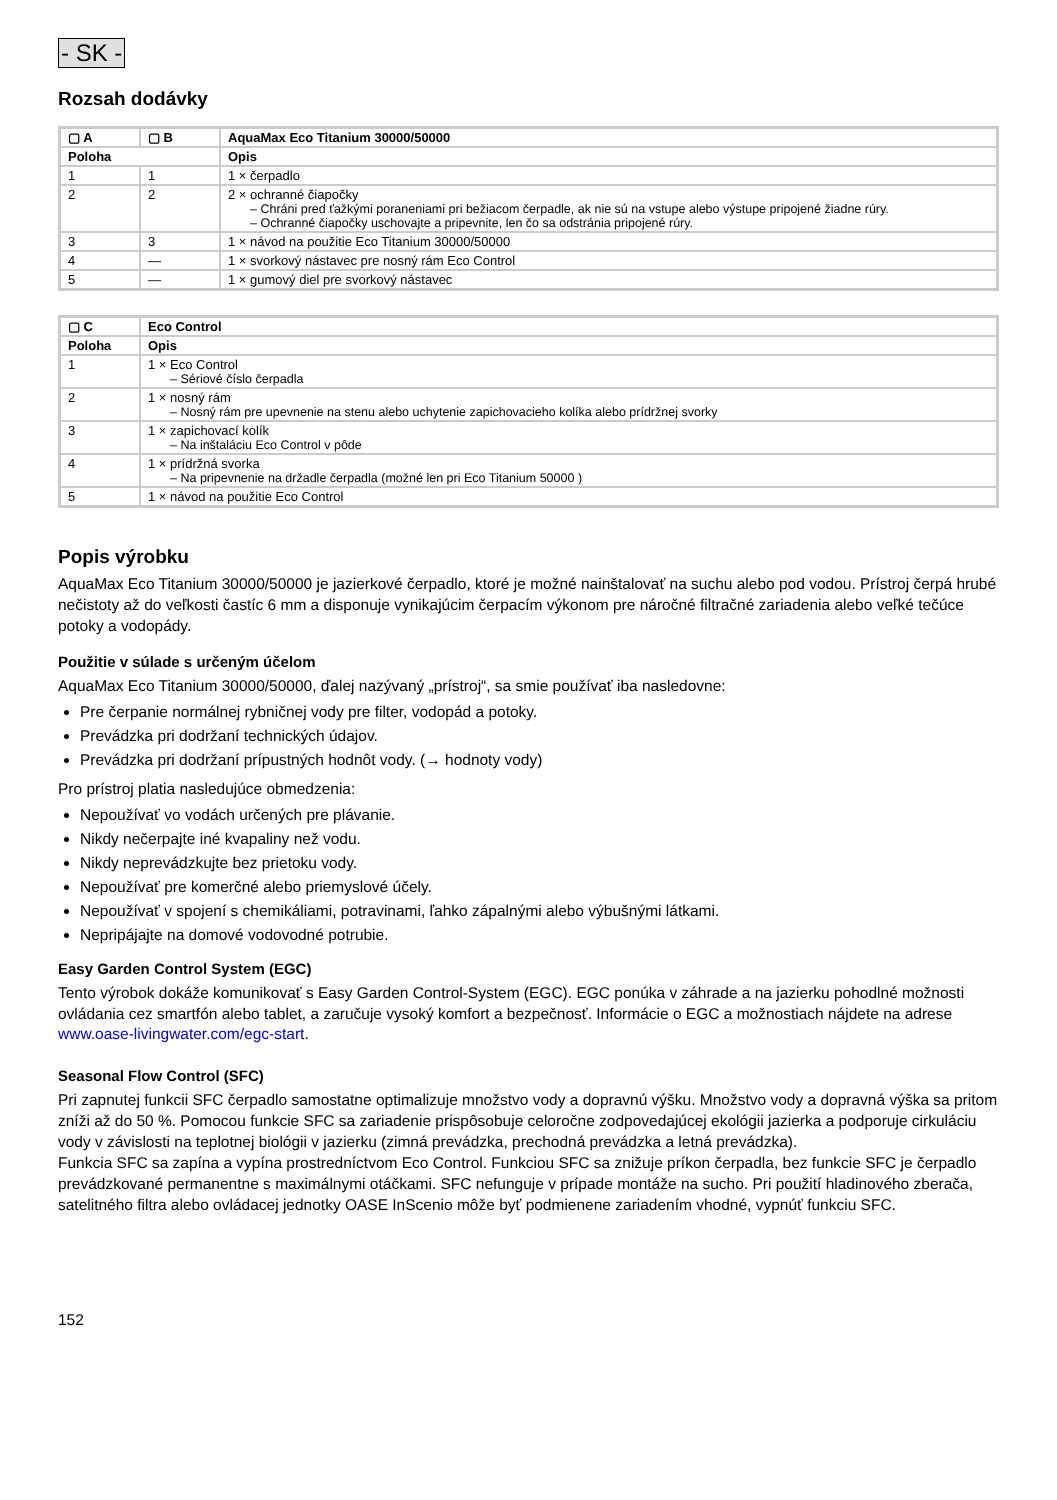- SK -
Rozsah dodávky
| ▢ A | ▢ B | AquaMax Eco Titanium 30000/50000 |
| --- | --- | --- |
| Poloha | | Opis |
| 1 | 1 | 1 × čerpadlo |
| 2 | 2 | 2 × ochranné čiapočky – Chráni pred ťažkými poraneniami pri bežiacom čerpadle, ak nie sú na vstupe alebo výstupe pripojené žiadne rúry. – Ochranné čiapočky uschovajte a pripevnite, len čo sa odstránia pripojené rúry. |
| 3 | 3 | 1 × návod na použitie Eco Titanium 30000/50000 |
| 4 | — | 1 × svorkový nástavec pre nosný rám Eco Control |
| 5 | — | 1 × gumový diel pre svorkový nástavec |
| ▢ C | Eco Control |
| --- | --- |
| Poloha | Opis |
| 1 | 1 × Eco Control – Sériové číslo čerpadla |
| 2 | 1 × nosný rám – Nosný rám pre upevnenie na stenu alebo uchytenie zapichovacieho kolíka alebo prídržnej svorky |
| 3 | 1 × zapichovací kolík – Na inštaláciu Eco Control v pôde |
| 4 | 1 × prídržná svorka – Na pripevnenie na držadle čerpadla (možné len pri Eco Titanium 50000 ) |
| 5 | 1 × návod na použitie Eco Control |
Popis výrobku
AquaMax Eco Titanium 30000/50000 je jazierkové čerpadlo, ktoré je možné nainštalovať na suchu alebo pod vodou. Prístroj čerpá hrubé nečistoty až do veľkosti častíc 6 mm a disponuje vynikajúcim čerpacím výkonom pre náročné filtračné zariadenia alebo veľké tečúce potoky a vodopády.
Použitie v súlade s určeným účelom
AquaMax Eco Titanium 30000/50000, ďalej nazývaný „prístroj“, sa smie používať iba nasledovne:
Pre čerpanie normálnej rybničnej vody pre filter, vodopád a potoky.
Prevádzka pri dodržaní technických údajov.
Prevádzka pri dodržaní prípustných hodnôt vody. (→ hodnoty vody)
Pro prístroj platia nasledujúce obmedzenia:
Nepoužívať vo vodách určených pre plávanie.
Nikdy nečerpajte iné kvapaliny než vodu.
Nikdy neprevádzkujte bez prietoku vody.
Nepoužívať pre komerčné alebo priemyslové účely.
Nepoužívať v spojení s chemikáliami, potravinami, ľahko zápalnými alebo výbušnými látkami.
Nepripájajte na domové vodovodné potrubie.
Easy Garden Control System (EGC)
Tento výrobok dokáže komunikovať s Easy Garden Control-System (EGC). EGC ponúka v záhrade a na jazierku pohodlné možnosti ovládania cez smartfón alebo tablet, a zaručuje vysoký komfort a bezpečnosť. Informácie o EGC a možnostiach nájdete na adrese www.oase-livingwater.com/egc-start.
Seasonal Flow Control (SFC)
Pri zapnutej funkcii SFC čerpadlo samostatne optimalizuje množstvo vody a dopravnú výšku. Množstvo vody a dopravná výška sa pritom zníži až do 50 %. Pomocou funkcie SFC sa zariadenie prispôsobuje celoročne zodpovedajúcej ekológii jazierka a podporuje cirkuláciu vody v závislosti na teplotnej biológii v jazierku (zimná prevádzka, prechodná prevádzka a letná prevádzka).
Funkcia SFC sa zapína a vypína prostredníctvom Eco Control. Funkciou SFC sa znižuje príkon čerpadla, bez funkcie SFC je čerpadlo prevádzkované permanentne s maximálnymi otáčkami. SFC nefunguje v prípade montáže na sucho. Pri použití hladinového zberača, satelitného filtra alebo ovládacej jednotky OASE InScenio môže byť podmienene zariadením vhodné, vypnúť funkciu SFC.
152